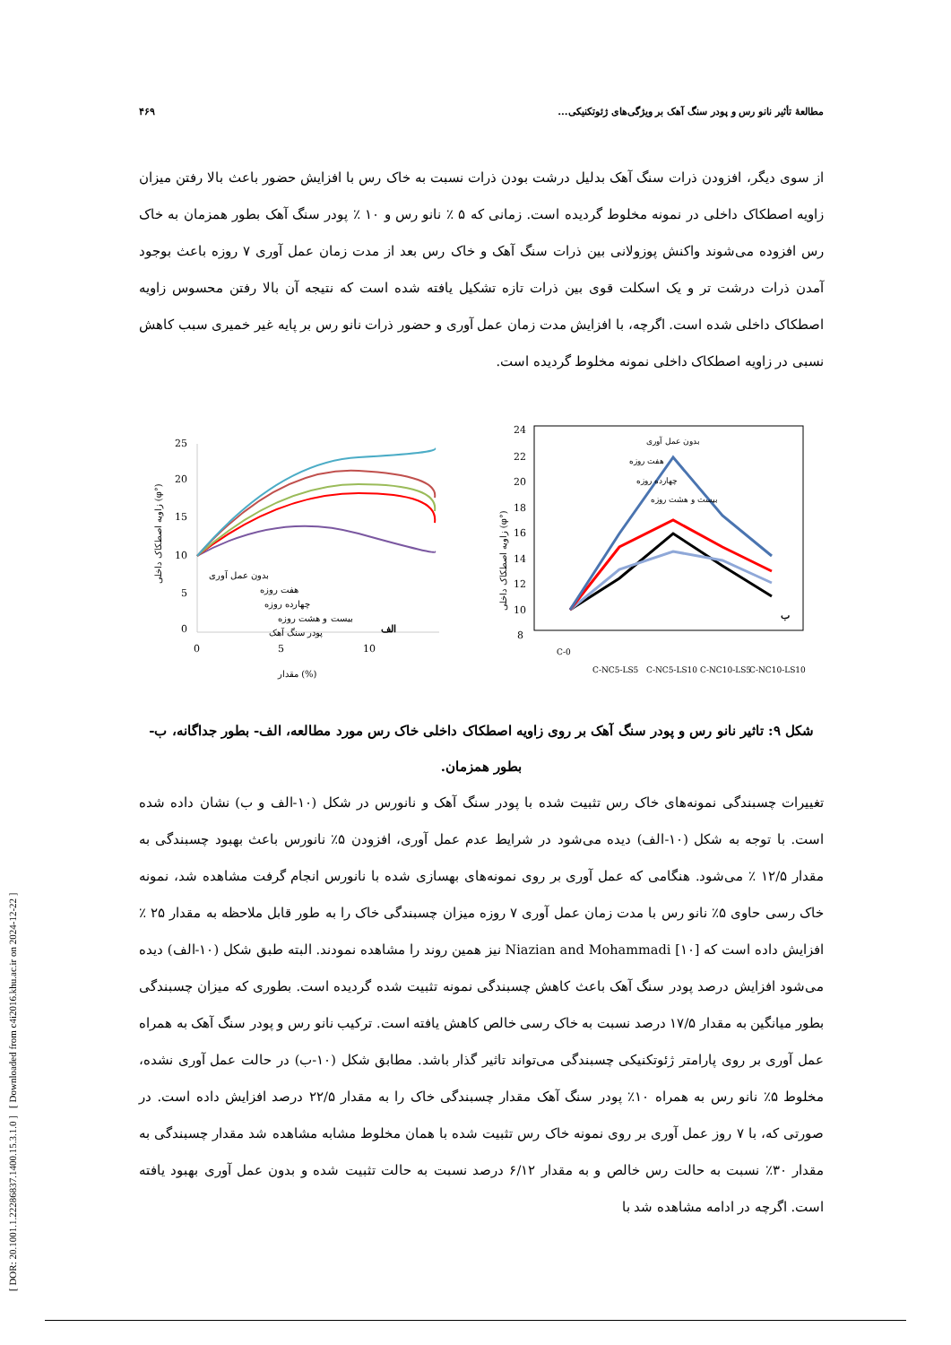[ DOR: 20.1001.1.22286837.1400.15.3.1.0 ] [ Downloaded from c4i2016.khu.ac.ir on 2024-12-22 ]
۴۶۹ مطالعهٔ تأثیر نانو رس و پودر سنگ آهک بر ویژگی‌های ژئوتکنیکی...
از سوی دیگر، افزودن ذرات سنگ آهک بدلیل درشت بودن ذرات نسبت به خاک رس با افزایش حضور باعث بالا رفتن میزان زاویه اصطکاک داخلی در نمونه مخلوط گردیده است. زمانی که ۵ ٪ نانو رس و ۱۰ ٪ پودر سنگ آهک بطور همزمان به خاک رس افزوده می‌شوند واکنش پوزولانی بین ذرات سنگ آهک و خاک رس بعد از مدت زمان عمل آوری ۷ روزه باعث بوجود آمدن ذرات درشت تر و یک اسکلت قوی بین ذرات تازه تشکیل یافته شده است که نتیجه آن بالا رفتن محسوس زاویه اصطکاک داخلی شده است. اگرچه، با افزایش مدت زمان عمل آوری و حضور ذرات نانو رس بر پایه غیر خمیری سبب کاهش نسبی در زاویه اصطکاک داخلی نمونه مخلوط گردیده است.
24
22
20
18
16
14
12
10
8
زاویه اصطکاک داخلی (φ°)
بدون عمل آوری
هفت روزه
چهارده روزه
بیست و هشت روزه
ب
C-0
C-NC5-LS5
C-NC5-LS10
C-NC10-LS5
C-NC10-LS10
25
20
15
10
5
0
زاویه اصطکاک داخلی (φ°)
بدون عمل آوری
هفت روزه
چهارده روزه
بیست و هشت روزه
پودر سنگ آهک
الف
0
5
10
مقدار (%)
شکل ۹: تاثیر نانو رس و پودر سنگ آهک بر روی زاویه اصطکاک داخلی خاک رس مورد مطالعه، الف- بطور جداگانه، ب- بطور همزمان.
تغییرات چسبندگی نمونه‌های خاک رس تثبیت شده با پودر سنگ آهک و نانورس در شکل (۱۰-الف و ب) نشان داده شده است. با توجه به شکل (۱۰-الف) دیده می‌شود در شرایط عدم عمل آوری، افزودن ۵٪ نانورس باعث بهبود چسبندگی به مقدار ۱۲/۵ ٪ می‌شود. هنگامی که عمل آوری بر روی نمونه‌های بهسازی شده با نانورس انجام گرفت مشاهده شد، نمونه خاک رسی حاوی ۵٪ نانو رس با مدت زمان عمل آوری ۷ روزه میزان چسبندگی خاک را به طور قابل ملاحظه به مقدار ۲۵ ٪ افزایش داده است که Niazian and Mohammadi [۱۰] نیز همین روند را مشاهده نمودند. البته طبق شکل (۱۰-الف) دیده می‌شود افزایش درصد پودر سنگ آهک باعث کاهش چسبندگی نمونه تثبیت شده گردیده است. بطوری که میزان چسبندگی بطور میانگین به مقدار ۱۷/۵ درصد نسبت به خاک رسی خالص کاهش یافته است. ترکیب نانو رس و پودر سنگ آهک به همراه عمل آوری بر روی پارامتر ژئوتکنیکی چسبندگی می‌تواند تاثیر گذار باشد. مطابق شکل (۱۰-ب) در حالت عمل آوری نشده، مخلوط ۵٪ نانو رس به همراه ۱۰٪ پودر سنگ آهک مقدار چسبندگی خاک را به مقدار ۲۲/۵ درصد افزایش داده است. در صورتی که، با ۷ روز عمل آوری بر روی نمونه خاک رس تثبیت شده با همان مخلوط مشابه مشاهده شد مقدار چسبندگی به مقدار ۳۰٪ نسبت به حالت رس خالص و به مقدار ۶/۱۲ درصد نسبت به حالت تثبیت شده و بدون عمل آوری بهبود یافته است. اگرچه در ادامه مشاهده شد با